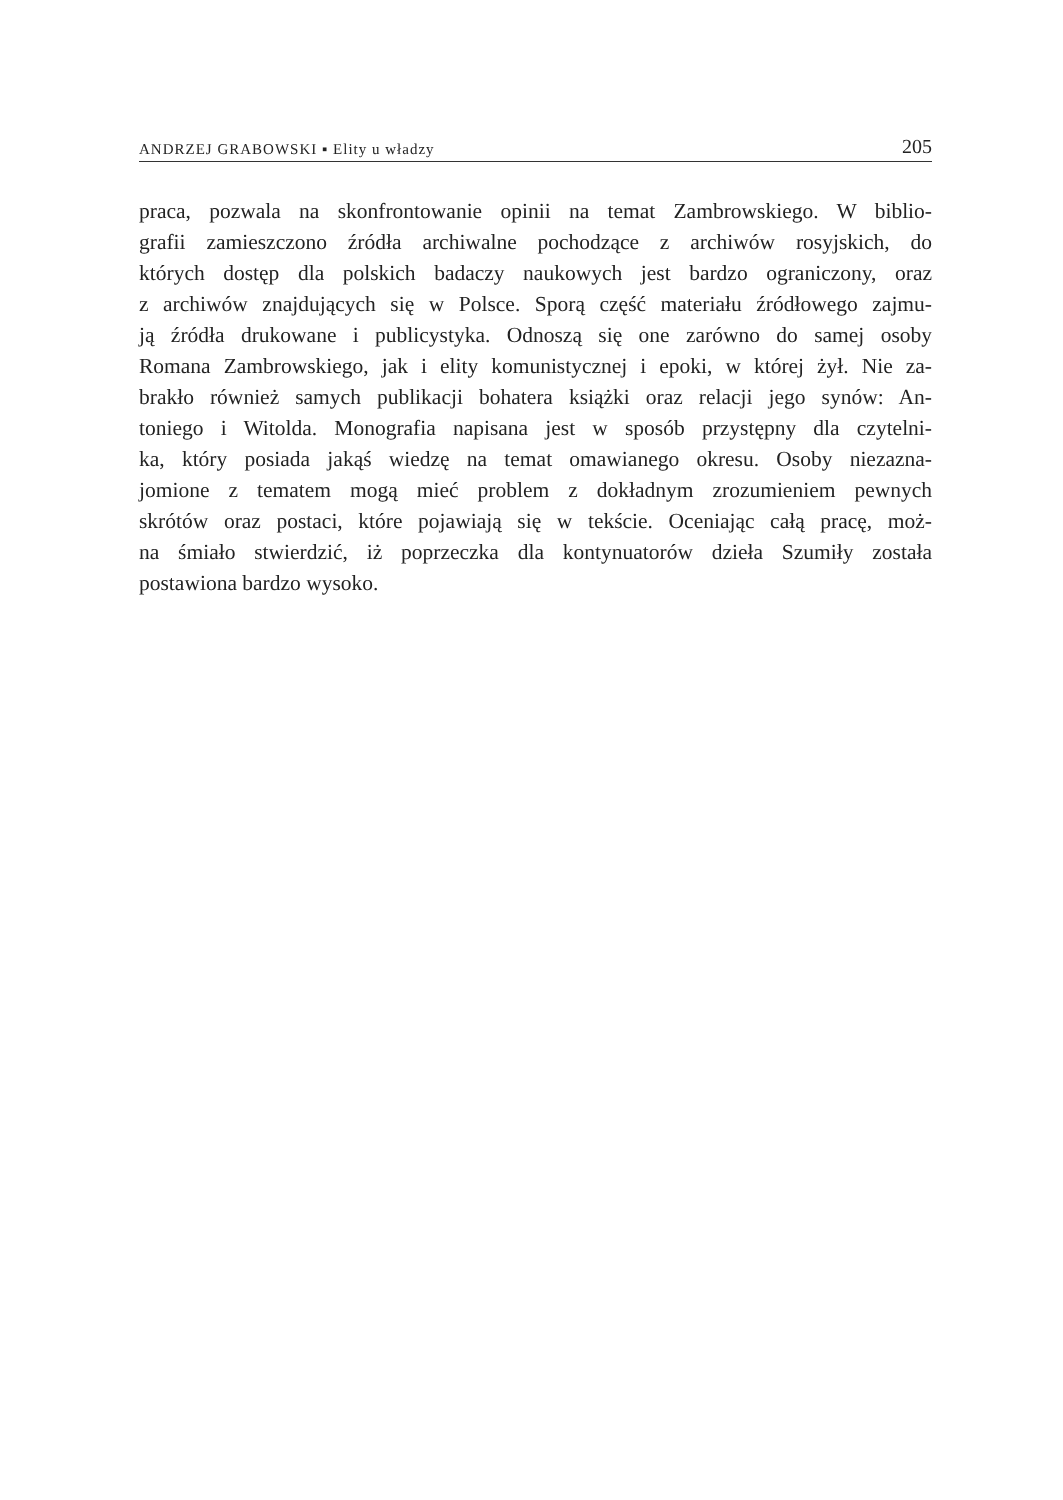ANDRZEJ GRABOWSKI ▪ Elity u władzy
205
praca, pozwala na skonfrontowanie opinii na temat Zambrowskiego. W biblio-
grafii zamieszczono źródła archiwalne pochodzące z archiwów rosyjskich, do
których dostęp dla polskich badaczy naukowych jest bardzo ograniczony, oraz
z archiwów znajdujących się w Polsce. Sporą część materiału źródłowego zajmu-
ją źródła drukowane i publicystyka. Odnoszą się one zarówno do samej osoby
Romana Zambrowskiego, jak i elity komunistycznej i epoki, w której żył. Nie za-
brakło również samych publikacji bohatera książki oraz relacji jego synów: An-
toniego i Witolda. Monografia napisana jest w sposób przystępny dla czytelni-
ka, który posiada jakąś wiedzę na temat omawianego okresu. Osoby niezazna-
jomione z tematem mogą mieć problem z dokładnym zrozumieniem pewnych
skrótów oraz postaci, które pojawiają się w tekście. Oceniając całą pracę, moż-
na śmiało stwierdzić, iż poprzeczka dla kontynuatorów dzieła Szumiły została
postawiona bardzo wysoko.